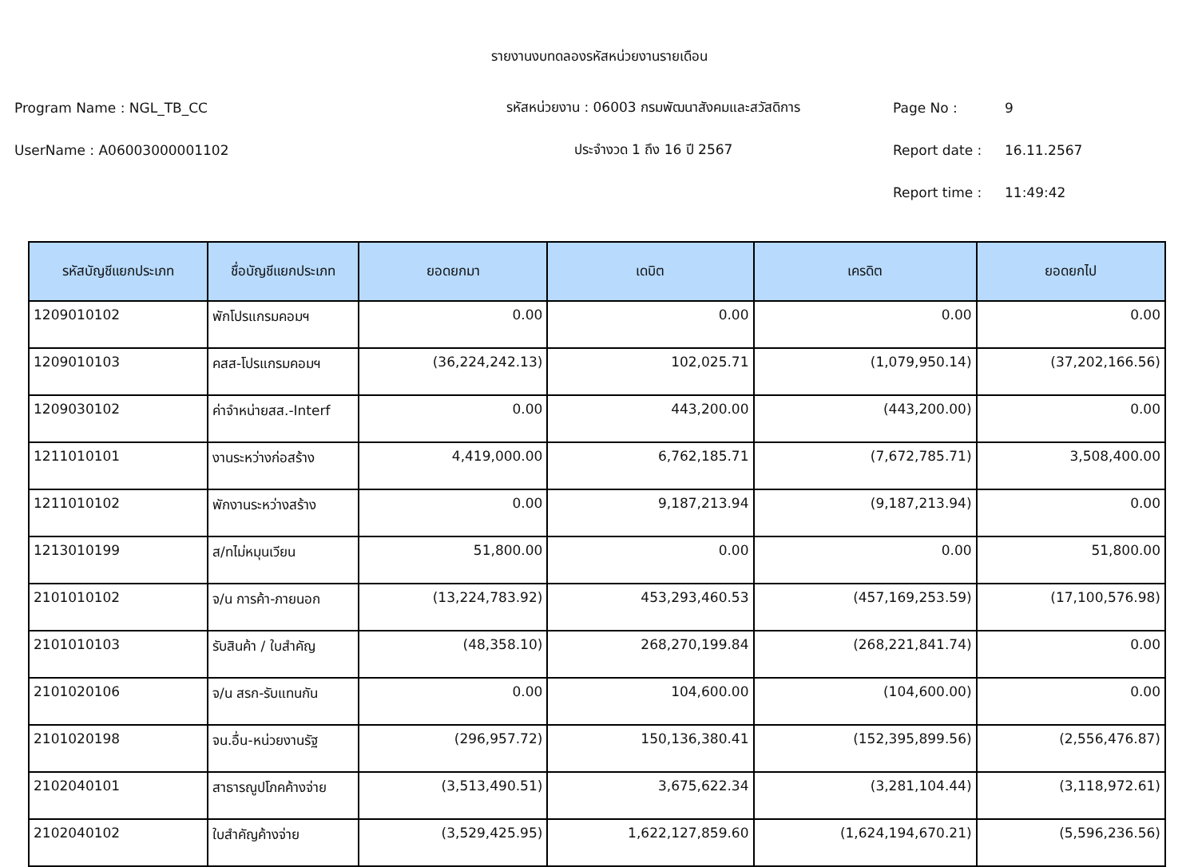รายงานงบทดลองรหัสหน่วยงานรายเดือน
Program Name : NGL_TB_CC รหัสหน่วยงาน : 06003 กรมพัฒนาสังคมและสวัสดิการ Page No : 9
UserName : A06003000001102 ประจำงวด 1 ถึง 16 ปี 2567 Report date : 16.11.2567
Report time : 11:49:42
| รหัสบัญชีแยกประเภท | ชื่อบัญชีแยกประเภท | ยอดยกมา | เดบิต | เครดิต | ยอดยกไป |
| --- | --- | --- | --- | --- | --- |
| 1209010102 | พักโปรแกรมคอมฯ | 0.00 | 0.00 | 0.00 | 0.00 |
| 1209010103 | คสส-โปรแกรมคอมฯ | (36,224,242.13) | 102,025.71 | (1,079,950.14) | (37,202,166.56) |
| 1209030102 | ค่าจำหน่ายสส.-Interf | 0.00 | 443,200.00 | (443,200.00) | 0.00 |
| 1211010101 | งานระหว่างก่อสร้าง | 4,419,000.00 | 6,762,185.71 | (7,672,785.71) | 3,508,400.00 |
| 1211010102 | พักงานระหว่างสร้าง | 0.00 | 9,187,213.94 | (9,187,213.94) | 0.00 |
| 1213010199 | ส/ทไม่หมุนเวียน | 51,800.00 | 0.00 | 0.00 | 51,800.00 |
| 2101010102 | จ/น การค้า-ภายนอก | (13,224,783.92) | 453,293,460.53 | (457,169,253.59) | (17,100,576.98) |
| 2101010103 | รับสินค้า / ใบสำคัญ | (48,358.10) | 268,270,199.84 | (268,221,841.74) | 0.00 |
| 2101020106 | จ/น สรก-รับแทนกัน | 0.00 | 104,600.00 | (104,600.00) | 0.00 |
| 2101020198 | จน.อื่น-หน่วยงานรัฐ | (296,957.72) | 150,136,380.41 | (152,395,899.56) | (2,556,476.87) |
| 2102040101 | สาธารณูปโภคค้างจ่าย | (3,513,490.51) | 3,675,622.34 | (3,281,104.44) | (3,118,972.61) |
| 2102040102 | ใบสำคัญค้างจ่าย | (3,529,425.95) | 1,622,127,859.60 | (1,624,194,670.21) | (5,596,236.56) |